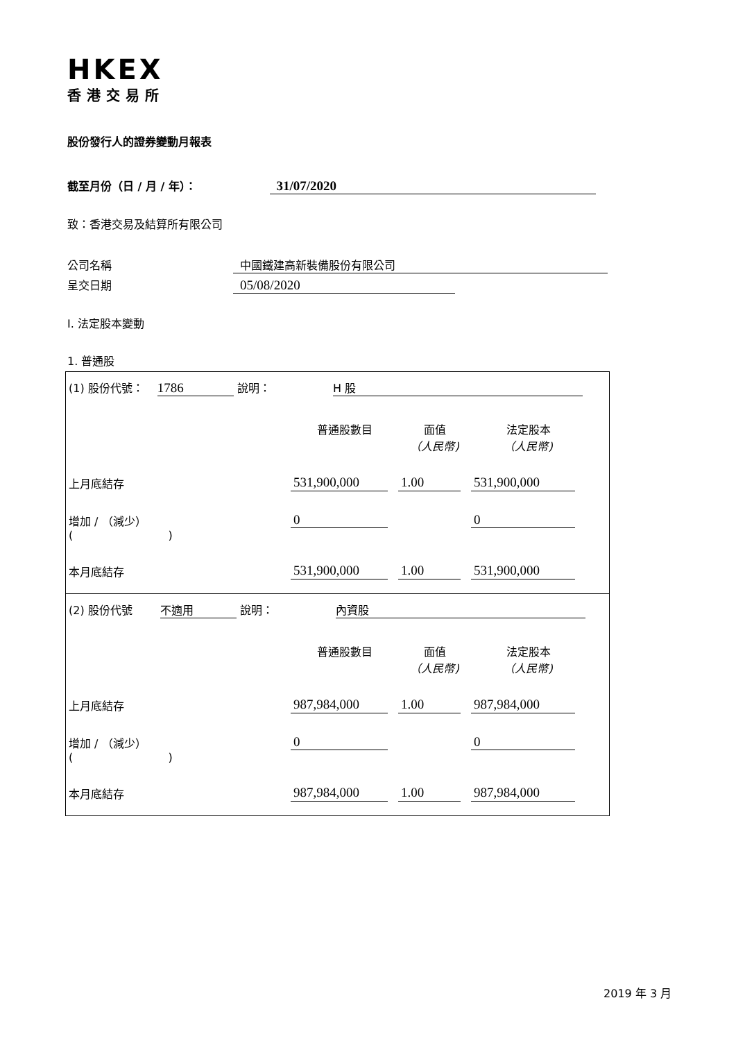HKEX
香港交易所
股份發行人的證券變動月報表
截至月份（日 / 月 / 年）： 31/07/2020
致：香港交易及結算所有限公司
公司名稱 中國鐵建高新裝備股份有限公司
呈交日期 05/08/2020
I. 法定股本變動
1. 普通股
| (1) 股份代號： 1786 說明： H 股 普通股數目 面值 （人民幣) 法定股本 （人民幣) 上月底結存 531,900,000 1.00 531,900,000 增加 / （減少） ( ) 0 0 本月底結存 531,900,000 1.00 531,900,000 |
| (2) 股份代號 不適用 說明： 內資股 普通股數目 面值 （人民幣) 法定股本 （人民幣) 上月底結存 987,984,000 1.00 987,984,000 增加 / （減少） ( ) 0 0 本月底結存 987,984,000 1.00 987,984,000 |
2019 年 3 月